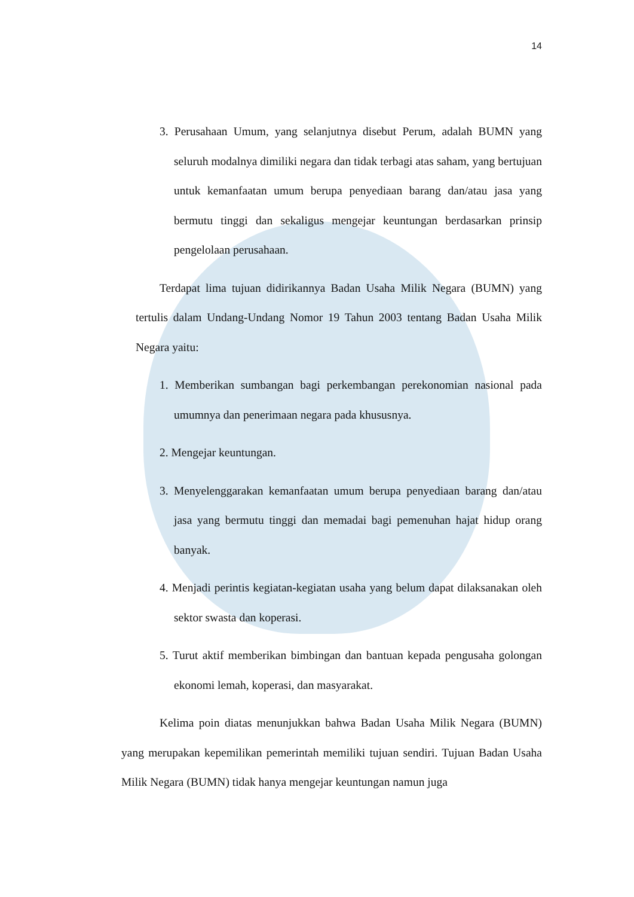14
3. Perusahaan Umum, yang selanjutnya disebut Perum, adalah BUMN yang seluruh modalnya dimiliki negara dan tidak terbagi atas saham, yang bertujuan untuk kemanfaatan umum berupa penyediaan barang dan/atau jasa yang bermutu tinggi dan sekaligus mengejar keuntungan berdasarkan prinsip pengelolaan perusahaan.
Terdapat lima tujuan didirikannya Badan Usaha Milik Negara (BUMN) yang tertulis dalam Undang-Undang Nomor 19 Tahun 2003 tentang Badan Usaha Milik Negara yaitu:
1. Memberikan sumbangan bagi perkembangan perekonomian nasional pada umumnya dan penerimaan negara pada khususnya.
2. Mengejar keuntungan.
3. Menyelenggarakan kemanfaatan umum berupa penyediaan barang dan/atau jasa yang bermutu tinggi dan memadai bagi pemenuhan hajat hidup orang banyak.
4. Menjadi perintis kegiatan-kegiatan usaha yang belum dapat dilaksanakan oleh sektor swasta dan koperasi.
5. Turut aktif memberikan bimbingan dan bantuan kepada pengusaha golongan ekonomi lemah, koperasi, dan masyarakat.
Kelima poin diatas menunjukkan bahwa Badan Usaha Milik Negara (BUMN) yang merupakan kepemilikan pemerintah memiliki tujuan sendiri. Tujuan Badan Usaha Milik Negara (BUMN) tidak hanya mengejar keuntungan namun juga